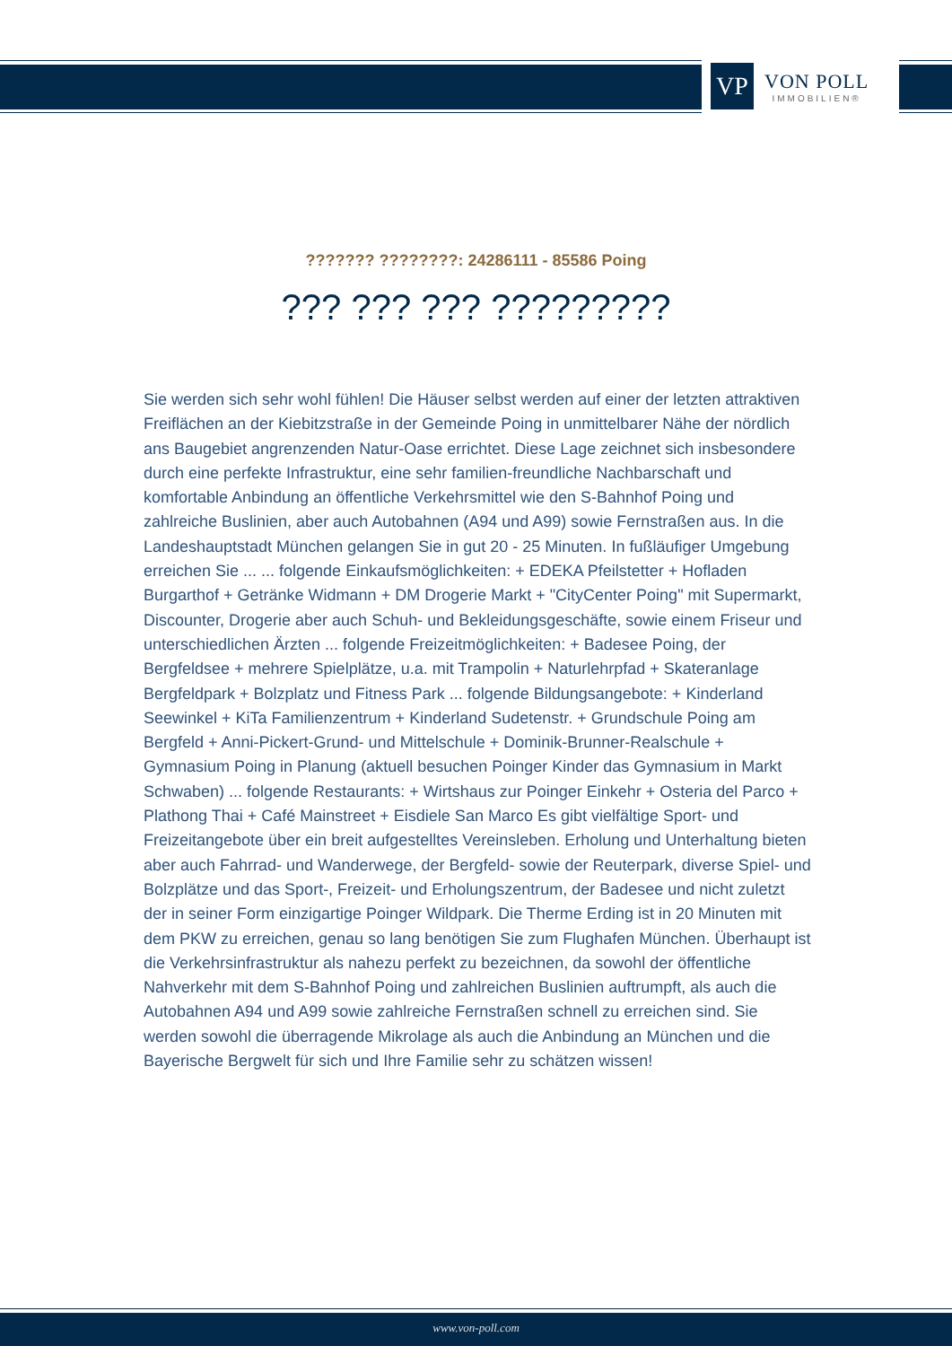VP
VON POLL
IMMOBILIEN®
??????? ????????: 24286111 - 85586 Poing
??? ??? ??? ?????????
Sie werden sich sehr wohl fühlen! Die Häuser selbst werden auf einer der letzten attraktiven Freiflächen an der Kiebitzstraße in der Gemeinde Poing in unmittelbarer Nähe der nördlich ans Baugebiet angrenzenden Natur-Oase errichtet. Diese Lage zeichnet sich insbesondere durch eine perfekte Infrastruktur, eine sehr familien-freundliche Nachbarschaft und komfortable Anbindung an öffentliche Verkehrsmittel wie den S-Bahnhof Poing und zahlreiche Buslinien, aber auch Autobahnen (A94 und A99) sowie Fernstraßen aus. In die Landeshauptstadt München gelangen Sie in gut 20 - 25 Minuten. In fußläufiger Umgebung erreichen Sie ... ... folgende Einkaufsmöglichkeiten: + EDEKA Pfeilstetter + Hofladen Burgarthof + Getränke Widmann + DM Drogerie Markt + "CityCenter Poing" mit Supermarkt, Discounter, Drogerie aber auch Schuh- und Bekleidungsgeschäfte, sowie einem Friseur und unterschiedlichen Ärzten ... folgende Freizeitmöglichkeiten: + Badesee Poing, der Bergfeldsee + mehrere Spielplätze, u.a. mit Trampolin + Naturlehrpfad + Skateranlage Bergfeldpark + Bolzplatz und Fitness Park ... folgende Bildungsangebote: + Kinderland Seewinkel + KiTa Familienzentrum + Kinderland Sudetenstr. + Grundschule Poing am Bergfeld + Anni-Pickert-Grund- und Mittelschule + Dominik-Brunner-Realschule + Gymnasium Poing in Planung (aktuell besuchen Poinger Kinder das Gymnasium in Markt Schwaben) ... folgende Restaurants: + Wirtshaus zur Poinger Einkehr + Osteria del Parco + Plathong Thai + Café Mainstreet + Eisdiele San Marco Es gibt vielfältige Sport- und Freizeitangebote über ein breit aufgestelltes Vereinsleben. Erholung und Unterhaltung bieten aber auch Fahrrad- und Wanderwege, der Bergfeld- sowie der Reuterpark, diverse Spiel- und Bolzplätze und das Sport-, Freizeit- und Erholungszentrum, der Badesee und nicht zuletzt der in seiner Form einzigartige Poinger Wildpark. Die Therme Erding ist in 20 Minuten mit dem PKW zu erreichen, genau so lang benötigen Sie zum Flughafen München. Überhaupt ist die Verkehrsinfrastruktur als nahezu perfekt zu bezeichnen, da sowohl der öffentliche Nahverkehr mit dem S-Bahnhof Poing und zahlreichen Buslinien auftrumpft, als auch die Autobahnen A94 und A99 sowie zahlreiche Fernstraßen schnell zu erreichen sind. Sie werden sowohl die überragende Mikrolage als auch die Anbindung an München und die Bayerische Bergwelt für sich und Ihre Familie sehr zu schätzen wissen!
www.von-poll.com